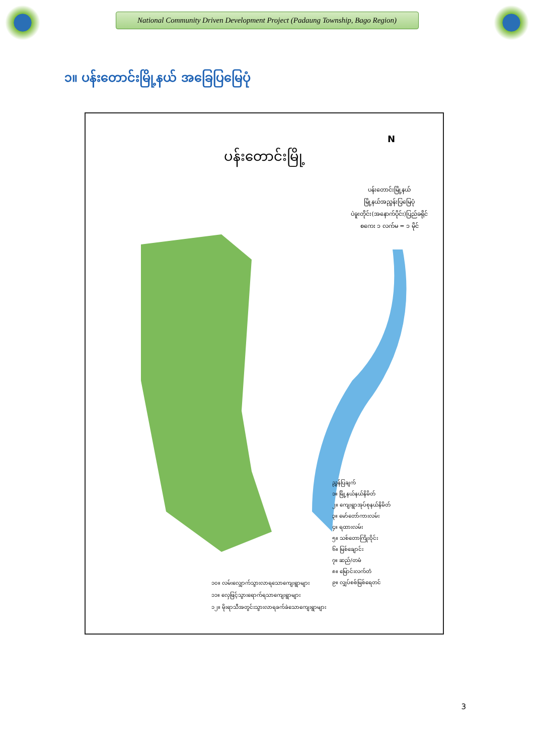National Community Driven Development Project (Padaung Township, Bago Region)
၁။ ပန်းတောင်းမြို့နယ် အခြေပြမြေပုံ
ပန်းတောင်းမြို့
ပန်းတောင်းမြို့နယ်
မြို့နယ်အညွှန်းပြမြေပုံ
ပဲခူးတိုင်း(အနောက်ပိုင်း)ပြည်ခရိုင်
စကေး ၁ လက်မ = ၁ မိုင်
N
ညွှန်ပြချက်
၁။ မြို့နယ်နယ်နိမိတ်
၂။ ကျေးရွာအုပ်စုနယ်နိမိတ်
၃။ မော်တော်ကားလမ်း
၄။ ရထားလမ်း
၅။ သစ်တောကြိုးဝိုင်း
၆။ မြစ်ချောင်း
၇။ ဆည်/တမံ
၈။ မြောင်းလက်တံ
၉။ လျှပ်စစ်မြစ်ရေတင်
၁၀။ လမ်းလျှောက်သွားလာရသောကျေးရွာများ
၁၁။ လှေဖြင့်သွားရောက်ရသာကျေးရွာများ
၁၂။ မိုးရာသီအတွင်းသွားလာရခက်ခဲသောကျေးရွာများ
3